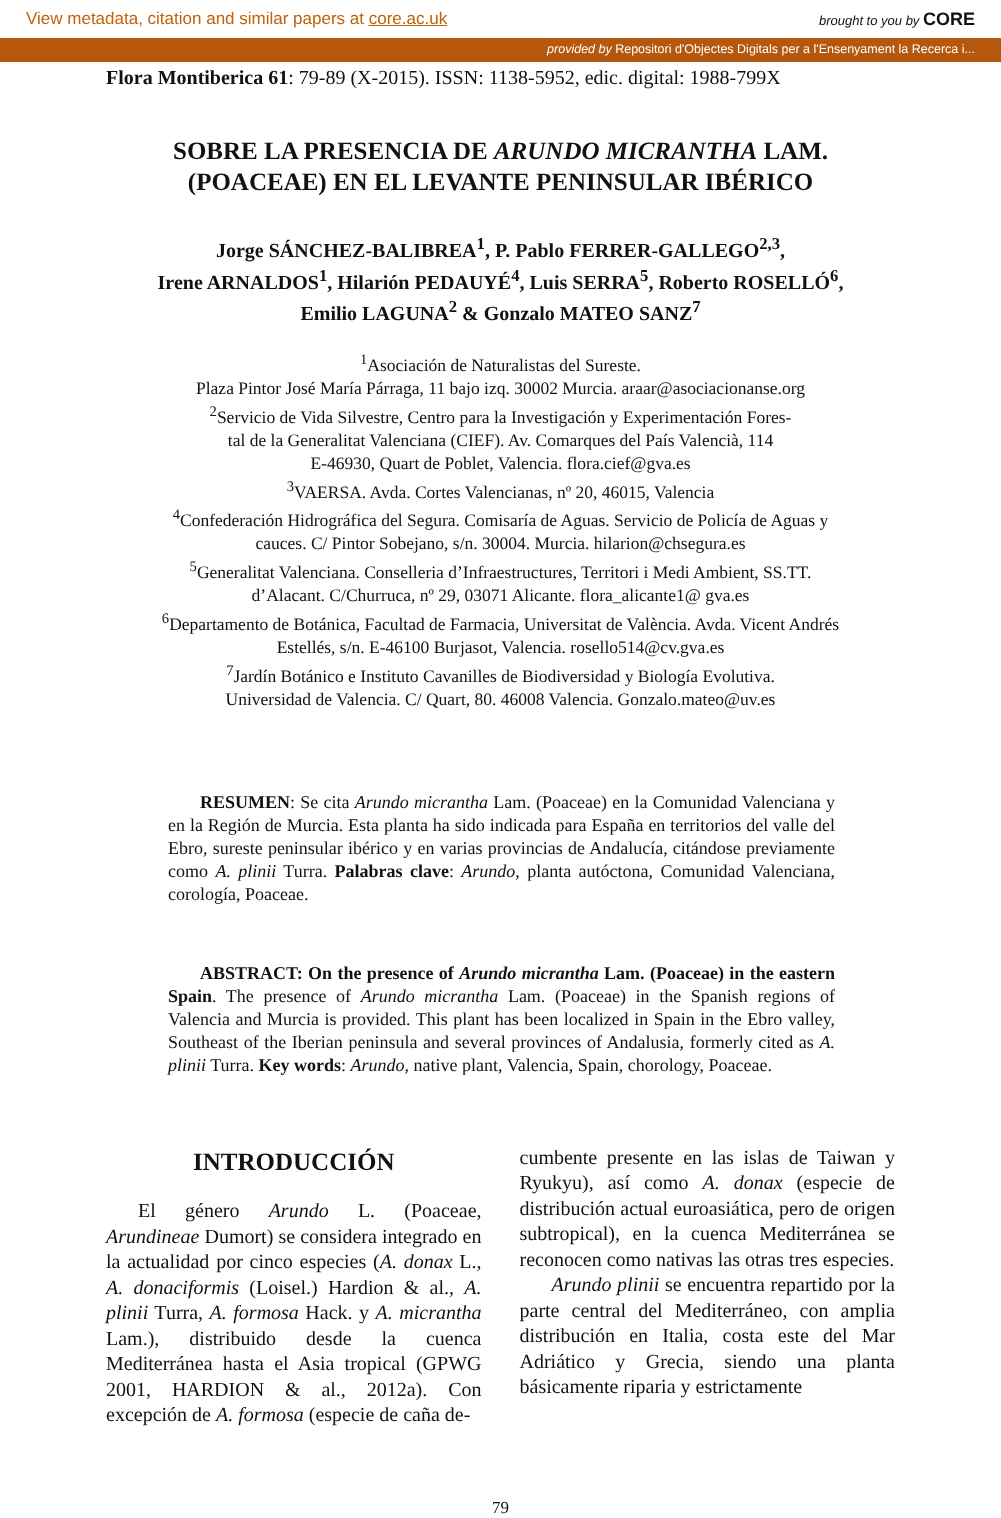View metadata, citation and similar papers at core.ac.uk brought to you by CORE
provided by Repositori d'Objectes Digitals per a l'Ensenyament la Recerca i...
Flora Montiberica 61: 79-89 (X-2015). ISSN: 1138-5952, edic. digital: 1988-799X
SOBRE LA PRESENCIA DE ARUNDO MICRANTHA LAM.
(POACEAE) EN EL LEVANTE PENINSULAR IBÉRICO
Jorge SÁNCHEZ-BALIBREA<sup>1</sup>, P. Pablo FERRER-GALLEGO<sup>2,3</sup>,
Irene ARNALDOS<sup>1</sup>, Hilarión PEDAUYÉ<sup>4</sup>, Luis SERRA<sup>5</sup>, Roberto ROSELLÓ<sup>6</sup>,
Emilio LAGUNA<sup>2</sup> & Gonzalo MATEO SANZ<sup>7</sup>
<sup>1</sup> Asociación de Naturalistas del Sureste.
Plaza Pintor José María Párraga, 11 bajo izq. 30002 Murcia. araar@asociacionanse.org
<sup>2</sup> Servicio de Vida Silvestre, Centro para la Investigación y Experimentación Fores-
tal de la Generalitat Valenciana (CIEF). Av. Comarques del País Valencià, 114
E-46930, Quart de Poblet, Valencia. flora.cief@gva.es
<sup>3</sup> VAERSA. Avda. Cortes Valencianas, nº 20, 46015, Valencia
<sup>4</sup> Confederación Hidrográfica del Segura. Comisaría de Aguas. Servicio de Policía de Aguas y
cauces. C/ Pintor Sobejano, s/n. 30004. Murcia. hilarion@chsegura.es
<sup>5</sup> Generalitat Valenciana. Conselleria d’Infraestructures, Territori i Medi Ambient, SS.TT.
d’Alacant. C/Churruca, nº 29, 03071 Alicante. flora_alicante1@ gva.es
<sup>6</sup> Departamento de Botánica, Facultad de Farmacia, Universitat de València. Avda. Vicent Andrés
Estellés, s/n. E-46100 Burjasot, Valencia. rosello514@cv.gva.es
<sup>7</sup> Jardín Botánico e Instituto Cavanilles de Biodiversidad y Biología Evolutiva.
Universidad de Valencia. C/ Quart, 80. 46008 Valencia. Gonzalo.mateo@uv.es
RESUMEN: Se cita Arundo micrantha Lam. (Poaceae) en la Comunidad Valenciana y en la Región de Murcia. Esta planta ha sido indicada para España en territorios del valle del Ebro, sureste peninsular ibérico y en varias provincias de Andalucía, citándose previamente como A. plinii Turra. Palabras clave: Arundo, planta autóctona, Comunidad Valenciana, corología, Poaceae.
ABSTRACT: On the presence of Arundo micrantha Lam. (Poaceae) in the eastern Spain. The presence of Arundo micrantha Lam. (Poaceae) in the Spanish regions of Valencia and Murcia is provided. This plant has been localized in Spain in the Ebro valley, Southeast of the Iberian peninsula and several provinces of Andalusia, formerly cited as A. plinii Turra. Key words: Arundo, native plant, Valencia, Spain, chorology, Poaceae.
INTRODUCCIÓN
El género Arundo L. (Poaceae, Arundineae Dumort) se considera integrado en la actualidad por cinco especies (A. donax L., A. donaciformis (Loisel.) Hardion & al., A. plinii Turra, A. formosa Hack. y A. micrantha Lam.), distribuido desde la cuenca Mediterránea hasta el Asia tropical (GPWG 2001, HARDION & al., 2012a). Con excepción de A. formosa (especie de caña de-
cumbente presente en las islas de Taiwan y Ryukyu), así como A. donax (especie de distribución actual euroasiática, pero de origen subtropical), en la cuenca Mediterránea se reconocen como nativas las otras tres especies.
Arundo plinii se encuentra repartido por la parte central del Mediterráneo, con amplia distribución en Italia, costa este del Mar Adriático y Grecia, siendo una planta básicamente riparia y estrictamente
79